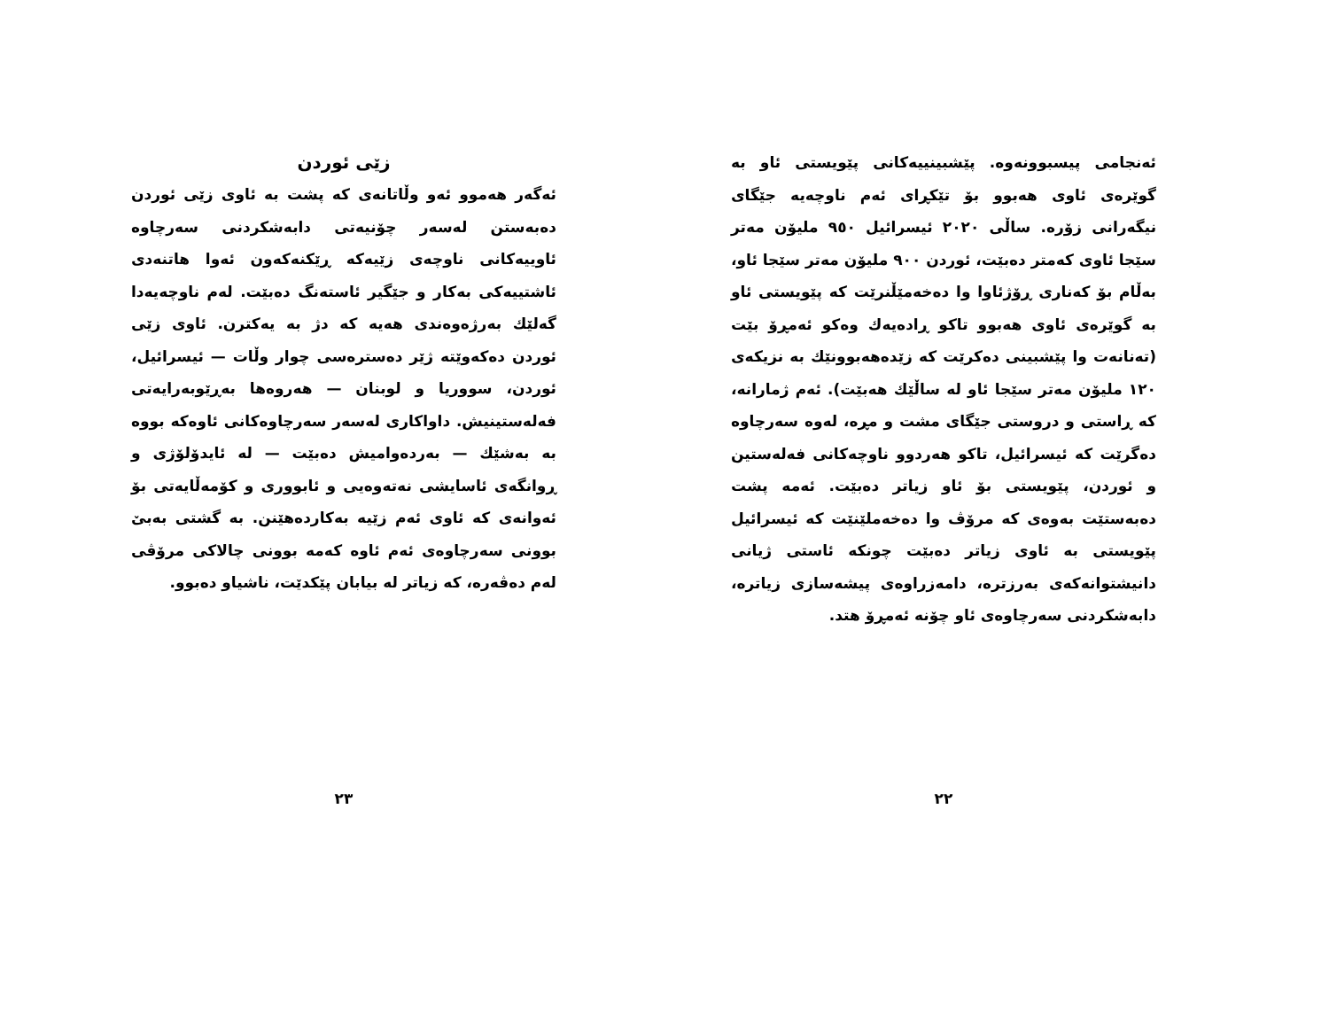ئەنجامی پیسبوونەوە. پێشبینییەکانی پێویستی ئاو بە گوێرەی ئاوی هەبوو بۆ تێکڕای ئەم ناوچەیە جێگای نیگەرانی زۆرە. ساڵی ٢٠٢٠ ئیسرائیل ٩٥٠ ملیۆن مەتر سێجا ئاوی کەمتر دەبێت، ئوردن ٩٠٠ ملیۆن مەتر سێجا ئاو، بەڵام بۆ کەناری ڕۆژئاوا وا دەخەمێڵنرێت کە پێویستی ئاو بە گوێرەی ئاوی هەبوو تاکو ڕادەیەك وەکو ئەمڕۆ بێت (تەنانەت وا پێشبینی دەکرێت کە زێدەهەبوونێك بە نزیکەی ١٢٠ ملیۆن مەتر سێجا ئاو لە ساڵێك هەبێت). ئەم ژمارانە، کە ڕاستی و دروستی جێگای مشت و مڕە، لەوە سەرچاوە دەگرێت کە ئیسرائیل، تاکو هەردوو ناوچەکانی فەلەستین و ئوردن، پێویستی بۆ ئاو زیاتر دەبێت. ئەمە پشت دەبەستێت بەوەی کە مرۆڤ وا دەخەملێنێت کە ئیسرائیل پێویستی بە ئاوی زیاتر دەبێت چونکە ئاستی ژیانی دانیشتوانەکەی بەرزترە، دامەزراوەی پیشەسازی زیاترە، دابەشکردنی سەرچاوەی ئاو چۆنە ئەمڕۆ هتد.
٢٢
زێی ئوردن
ئەگەر هەموو ئەو وڵاتانەی کە پشت بە ئاوی زێی ئوردن دەبەستن لەسەر چۆنیەتی دابەشکردنی سەرچاوە ئاوییەکانی ناوچەی زێیەکە ڕێکنەکەون ئەوا هاتنەدی ئاشتییەکی بەکار و جێگیر ئاستەنگ دەبێت. لەم ناوچەیەدا گەلێك بەرژەوەندی هەیە کە دژ بە یەکترن. ئاوی زێی ئوردن دەکەوێتە ژێر دەسترەسی چوار وڵات — ئیسرائیل، ئوردن، سووریا و لوبنان — هەروەها بەڕێوبەرایەتی فەلەستینیش. داواکاری لەسەر سەرچاوەکانی ئاوەکە بووە بە بەشێك — بەردەوامیش دەبێت — لە ئایدۆلۆژی و ڕوانگەی ئاسایشی نەتەوەیی و ئابووری و کۆمەڵایەتی بۆ ئەوانەی کە ئاوی ئەم زێیە بەکاردەهێنن. بە گشتی بەبێ بوونی سەرچاوەی ئەم ئاوە کەمە بوونی چالاکی مرۆڤی لەم دەڤەرە، کە زیاتر لە بیابان پێکدێت، ناشیاو دەبوو.
٢٣